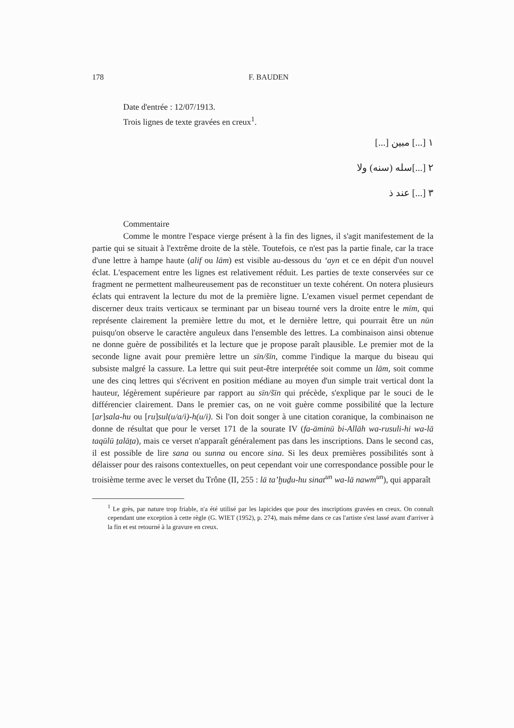178 F. BAUDEN
Date d'entrée : 12/07/1913.
Trois lignes de texte gravées en creux<sup>1</sup>.
١ [...] مبين [...]
٢ [...]سله (سنه) ولا
٣ [...] عند ذ
Commentaire
Comme le montre l'espace vierge présent à la fin des lignes, il s'agit manifestement de la partie qui se situait à l'extrême droite de la stèle. Toutefois, ce n'est pas la partie finale, car la trace d'une lettre à hampe haute (alif ou lām) est visible au-dessous du ‘ayn et ce en dépit d'un nouvel éclat. L'espacement entre les lignes est relativement réduit. Les parties de texte conservées sur ce fragment ne permettent malheureusement pas de reconstituer un texte cohérent. On notera plusieurs éclats qui entravent la lecture du mot de la première ligne. L'examen visuel permet cependant de discerner deux traits verticaux se terminant par un biseau tourné vers la droite entre le mīm, qui représente clairement la première lettre du mot, et le dernière lettre, qui pourrait être un nūn puisqu'on observe le caractère anguleux dans l'ensemble des lettres. La combinaison ainsi obtenue ne donne guère de possibilités et la lecture que je propose paraît plausible. Le premier mot de la seconde ligne avait pour première lettre un sīn/šīn, comme l'indique la marque du biseau qui subsiste malgré la cassure. La lettre qui suit peut-être interprétée soit comme un lām, soit comme une des cinq lettres qui s'écrivent en position médiane au moyen d'un simple trait vertical dont la hauteur, légèrement supérieure par rapport au sīn/šīn qui précède, s'explique par le souci de le différencier clairement. Dans le premier cas, on ne voit guère comme possibilité que la lecture [ar]sala-hu ou [ru]sul(u/a/i)-h(u/i). Si l'on doit songer à une citation coranique, la combinaison ne donne de résultat que pour le verset 171 de la sourate IV (fa-āminū bi-Allāh wa-rusuli-hi wa-lā taqūlū ṯalāṯa), mais ce verset n'apparaît généralement pas dans les inscriptions. Dans le second cas, il est possible de lire sana ou sunna ou encore sina. Si les deux premières possibilités sont à délaisser pour des raisons contextuelles, on peut cependant voir une correspondance possible pour le troisième terme avec le verset du Trône (II, 255 : lā ta’ḫuḏu-hu sinat<sup>un</sup> wa-lā nawm<sup>un</sup>), qui apparaît
<sup>1</sup> Le grès, par nature trop friable, n'a été utilisé par les lapicides que pour des inscriptions gravées en creux. On connaît cependant une exception à cette règle (G. WIET (1952), p. 274), mais même dans ce cas l'artiste s'est lassé avant d'arriver à la fin et est retourné à la gravure en creux.